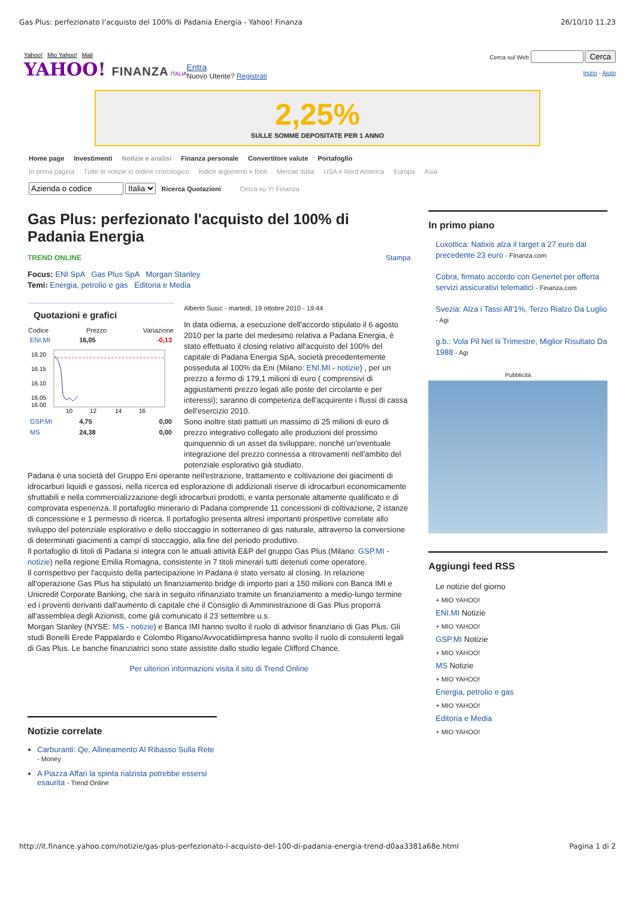Gas Plus: perfezionato l'acquisto del 100% di Padania Energia - Yahoo! Finanza 26/10/10 11.23
Yahoo! Mio Yahoo! Mail
YAHOO! FINANZA ITALIA
Entra
Nuovo Utente? Registrati
Cerca sul Web Cerca
Inizio - Aiuto
2,25%
SULLE SOMME DEPOSITATE PER 1 ANNO
Home page Investimenti Notizie e analisi Finanza personale Convertitore valute Portafoglio
In prima pagina Tutte le notizie in ordine cronologico Indice argomenti e fonti Mercati Italia USA e Nord America Europa Asia
Italia Ricerca Quotazioni Cerca su Y! Finanza
Gas Plus: perfezionato l'acquisto del 100% di Padania Energia
TREND ONLINE Stampa
Focus: ENI SpA Gas Plus SpA Morgan Stanley
Temi: Energia, petrolio e gas Editoria e Media
Quotazioni e grafici
| Codice | Prezzo | Variazione |
| --- | --- | --- |
| ENI.MI | 16,05 | -0,13 |
| 16.20 16.15 16.10 16.05 16.00 10 12 14 16 | | |
| GSP.MI | 4,75 | 0,00 |
| MS | 24,38 | 0,00 |
Alberto Susic - martedì, 19 ottobre 2010 - 19:44
In data odierna, a esecuzione dell'accordo stipulato il 6 agosto 2010 per la parte del medesimo relativa a Padana Energia, è stato effettuato il closing relativo all'acquisto del 100% del capitale di Padana Energia SpA, società precedentemente posseduta al 100% da Eni (Milano: ENI.MI - notizie) , per un prezzo a fermo di 179,1 milioni di euro ( comprensivi di aggiustamenti prezzo legati alle poste del circolante e per interessi); saranno di competenza dell'acquirente i flussi di cassa dell'esercizio 2010.
Sono inoltre stati pattuiti un massimo di 25 milioni di euro di prezzo integrativo collegato alle produzioni del prossimo quinquennio di un asset da sviluppare, nonché un'eventuale integrazione del prezzo connessa a ritrovamenti nell'ambito del potenziale esplorativo già studiato.
Padana è una società del Gruppo Eni operante nell'estrazione, trattamento e coltivazione dei giacimenti di idrocarburi liquidi e gassosi, nella ricerca ed esplorazione di addizionali riserve di idrocarburi economicamente sfruttabili e nella commercializzazione degli idrocarburi prodotti, e vanta personale altamente qualificato e di comprovata esperienza. Il portafoglio minerario di Padana comprende 11 concessioni di coltivazione, 2 istanze di concessione e 1 permesso di ricerca. Il portafoglio presenta altresì importanti prospettive correlate allo sviluppo del potenziale esplorativo e dello stoccaggio in sotterraneo di gas naturale, attraverso la conversione di determinati giacimenti a campi di stoccaggio, alla fine del periodo produttivo.
Il portafoglio di titoli di Padana si integra con le attuali attività E&P del gruppo Gas Plus (Milano: GSP.MI - notizie) nella regione Emilia Romagna, consistente in 7 titoli minerari tutti detenuti come operatore.
Il corrispettivo per l'acquisto della partecipazione in Padana è stato versato al closing. In relazione all'operazione Gas Plus ha stipulato un finanziamento bridge di importo pari a 150 milioni con Banca IMI e Unicredit Corporate Banking, che sarà in seguito rifinanziato tramite un finanziamento a medio-lungo termine ed i proventi derivanti dall'aumento di capitale che il Consiglio di Amministrazione di Gas Plus proporrà all'assemblea degli Azionisti, come già comunicato il 23 settembre u.s.
Morgan Stanley (NYSE: MS - notizie) e Banca IMI hanno svolto il ruolo di advisor finanziario di Gas Plus. Gli studi Bonelli Erede Pappalardo e Colombo Rigano/Avvocatidiimpresa hanno svolto il ruolo di consulenti legali di Gas Plus. Le banche finanziatrici sono state assistite dallo studio legale Clifford Chance.
Per ulteriori informazioni visita il sito di Trend Online
Notizie correlate
Carburanti: Qe, Allineamento Al Ribasso Sulla Rete - Money
A Piazza Affari la spinta rialzista potrebbe essersi esaurita - Trend Online
In primo piano
Luxottica: Natixis alza il target a 27 euro dal precedente 23 euro - Finanza.com
Cobra, firmato accordo con Genertel per offerta servizi assicurativi telematici - Finanza.com
Svezia: Alza i Tassi All'1%, Terzo Rialzo Da Luglio - Agi
g.b.: Vola Pil Nel Iii Trimestre, Miglior Risultato Da 1988 - Agi
Pubblicità
Aggiungi feed RSS
Le notizie del giorno
+ MIO YAHOO!
ENI.MI Notizie
+ MIO YAHOO!
GSP.MI Notizie
+ MIO YAHOO!
MS Notizie
+ MIO YAHOO!
Energia, petrolio e gas
+ MIO YAHOO!
Editoria e Media
+ MIO YAHOO!
http://it.finance.yahoo.com/notizie/gas-plus-perfezionato-l-acquisto-del-100-di-padania-energia-trend-d0aa3381a68e.html Pagina 1 di 2